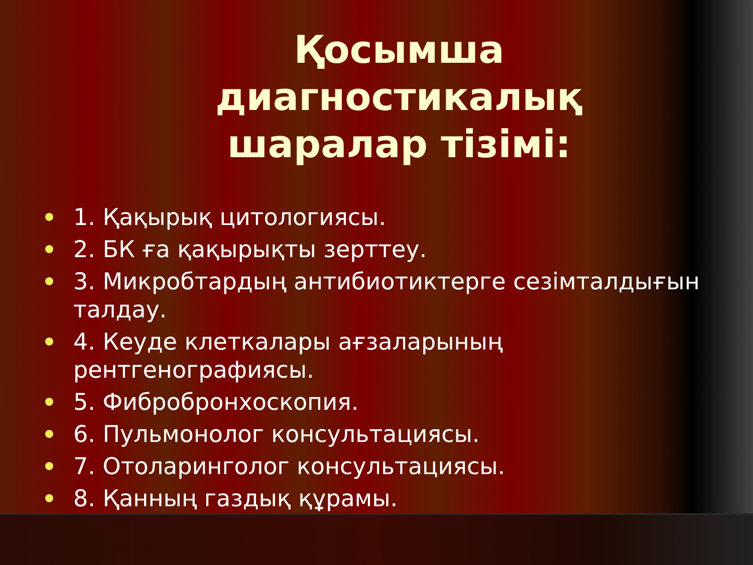Қосымша диагностикалық шаралар тізімі:
1. Қақырық цитологиясы.
2. БК ға қақырықты зерттеу.
3. Микробтардың антибиотиктерге сезімталдығын талдау.
4. Кеуде клеткалары ағзаларының рентгенографиясы.
5. Фибробронхоскопия.
6. Пульмонолог консультациясы.
7. Отоларинголог консультациясы.
8. Қанның газдық құрамы.